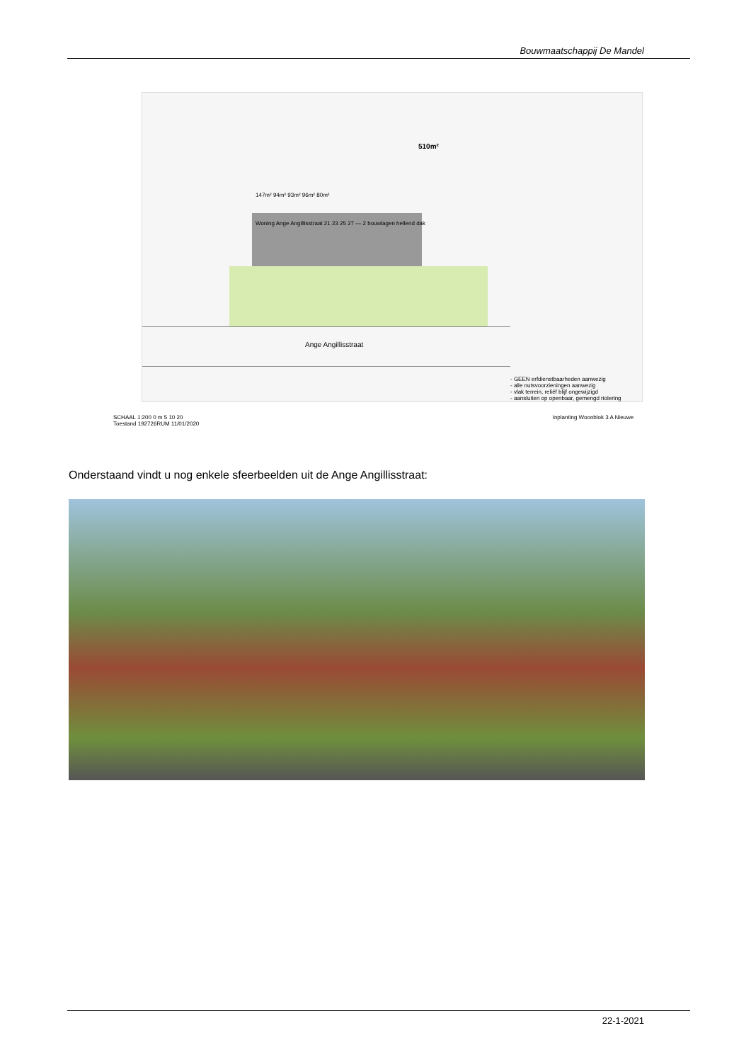Bouwmaatschappij De Mandel
510m²
147m² 94m² 93m² 96m² 80m²
Woning Ange Angillisstraat 21 23 25 27 — 2 bouwlagen hellend dak
Ange Angillisstraat
- GEEN erfdienstbaarheden aanwezig
- alle nutsvoorzieningen aanwezig
- vlak terrein, reliëf blijf ongewijzigd
- aansluiten op openbaar, gemengd riolering
SCHAAL 1:200 0 m 5 10 20 Inplanting Woonblok 3 A Nieuwe Toestand 192726RUM 11/01/2020
Onderstaand vindt u nog enkele sfeerbeelden uit de Ange Angillisstraat:
22-1-2021